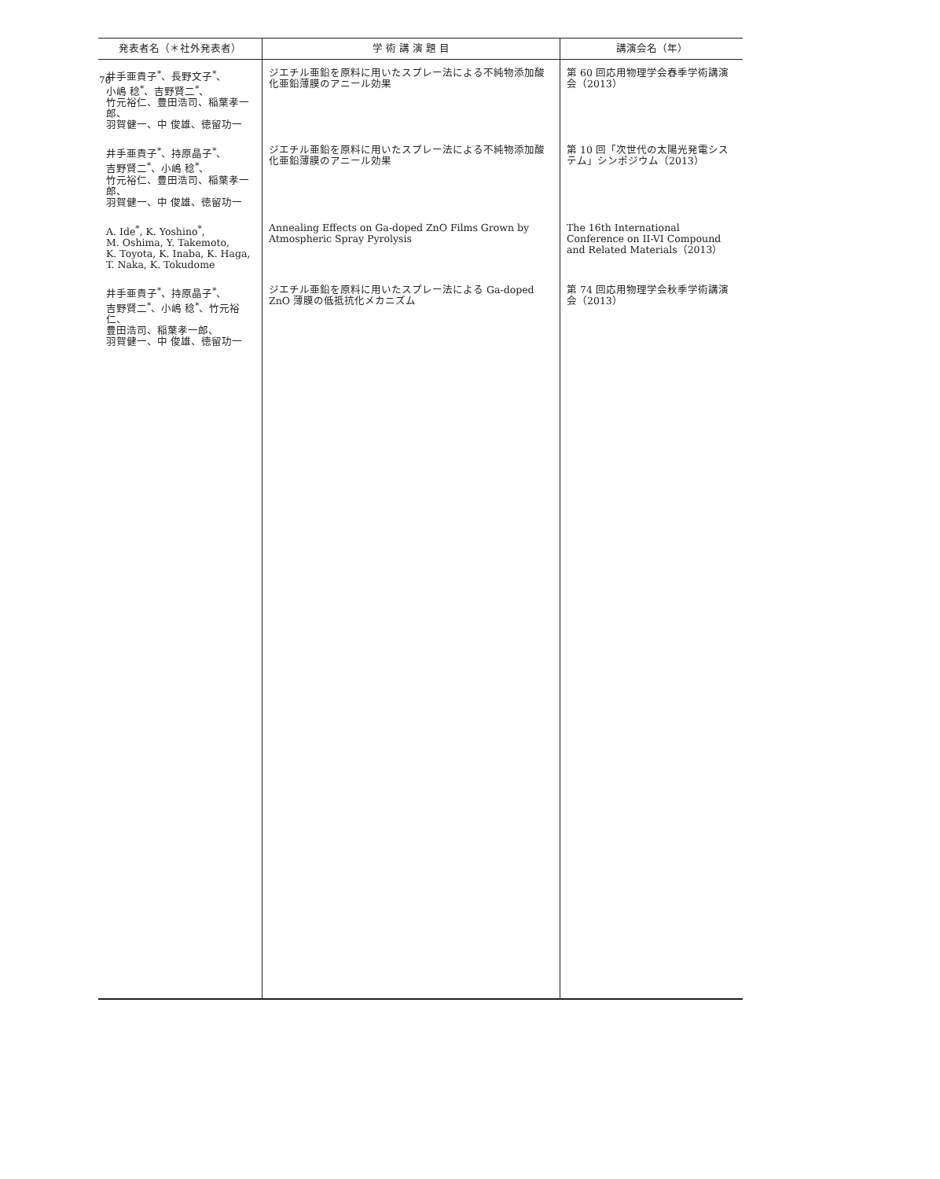70
| 発表者名（＊社外発表者） | 学 術 講 演 題 目 | 講演会名（年） |
| --- | --- | --- |
| 井手亜貴子<sup>*</sup>、長野文子<sup>*</sup>、 小嶋 稔<sup>*</sup>、吉野賢二<sup>*</sup>、 竹元裕仁、豊田浩司、稲葉孝一郎、 羽賀健一、中 俊雄、徳留功一 | ジエチル亜鉛を原料に用いたスプレー法による不純物添加酸化亜鉛薄膜のアニール効果 | 第 60 回応用物理学会春季学術講演会（2013） |
| 井手亜貴子<sup>*</sup>、持原晶子<sup>*</sup>、 吉野賢二<sup>*</sup>、小嶋 稔<sup>*</sup>、 竹元裕仁、豊田浩司、稲葉孝一郎、 羽賀健一、中 俊雄、徳留功一 | ジエチル亜鉛を原料に用いたスプレー法による不純物添加酸化亜鉛薄膜のアニール効果 | 第 10 回「次世代の太陽光発電システム」シンポジウム（2013） |
| A. Ide<sup>*</sup>, K. Yoshino<sup>*</sup>, M. Oshima, Y. Takemoto, K. Toyota, K. Inaba, K. Haga, T. Naka, K. Tokudome | Annealing Effects on Ga-doped ZnO Films Grown by Atmospheric Spray Pyrolysis | The 16th International Conference on II-VI Compound and Related Materials（2013） |
| 井手亜貴子<sup>*</sup>、持原晶子<sup>*</sup>、 吉野賢二<sup>*</sup>、小嶋 稔<sup>*</sup>、竹元裕仁、 豊田浩司、稲葉孝一郎、 羽賀健一、中 俊雄、徳留功一 | ジエチル亜鉛を原料に用いたスプレー法による Ga-doped ZnO 薄膜の低抵抗化メカニズム | 第 74 回応用物理学会秋季学術講演会（2013） |